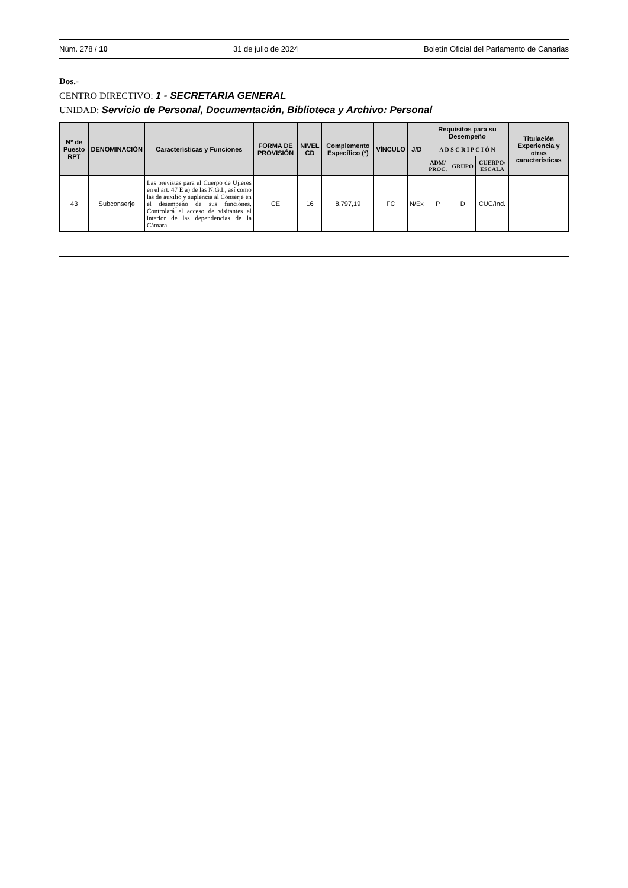Núm. 278 / 10 31 de julio de 2024 Boletín Oficial del Parlamento de Canarias
Dos.-
CENTRO DIRECTIVO: 1 - SECRETARIA GENERAL
UNIDAD: Servicio de Personal, Documentación, Biblioteca y Archivo: Personal
| Nº de Puesto RPT | DENOMINACIÓN | Características y Funciones | FORMA DE PROVISIÓN | NIVEL CD | Complemento Específico (*) | VÍNCULO | J/D | Requisitos para su Desempeño | | | Titulación Experiencia y otras características |
| --- | --- | --- | --- | --- | --- | --- | --- | --- | --- | --- | --- |
| | | | | | | | | A D S C R I P C I Ó N | | | |
| | | | | | | | | ADM/ PROC. | GRUPO | CUERPO/ ESCALA | |
| 43 | Subconserje | Las previstas para el Cuerpo de Ujieres en el art. 47 E a) de las N.G.I., así como las de auxilio y suplencia al Conserje en el desempeño de sus funciones. Controlará el acceso de visitantes al interior de las dependencias de la Cámara. | CE | 16 | 8.797,19 | FC | N/Ex | P | D | CUC/Ind. | |